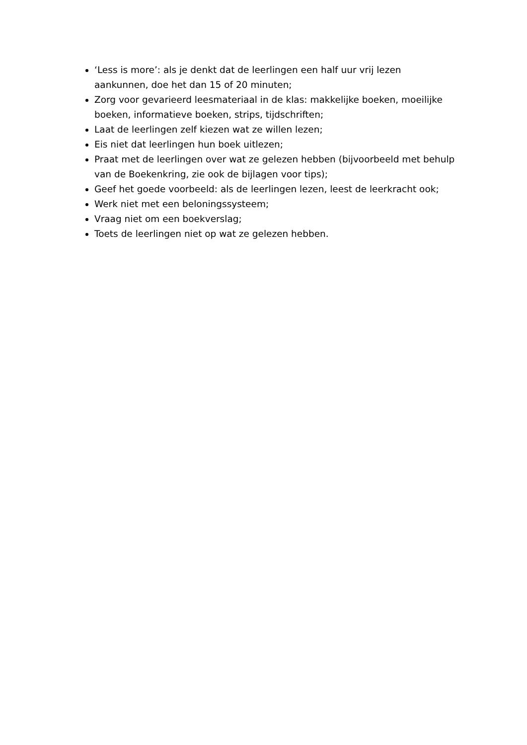‘Less is more’: als je denkt dat de leerlingen een half uur vrij lezen aankunnen, doe het dan 15 of 20 minuten;
Zorg voor gevarieerd leesmateriaal in de klas: makkelijke boeken, moeilijke boeken, informatieve boeken, strips, tijdschriften;
Laat de leerlingen zelf kiezen wat ze willen lezen;
Eis niet dat leerlingen hun boek uitlezen;
Praat met de leerlingen over wat ze gelezen hebben (bijvoorbeeld met behulp van de Boekenkring, zie ook de bijlagen voor tips);
Geef het goede voorbeeld: als de leerlingen lezen, leest de leerkracht ook;
Werk niet met een beloningssysteem;
Vraag niet om een boekverslag;
Toets de leerlingen niet op wat ze gelezen hebben.